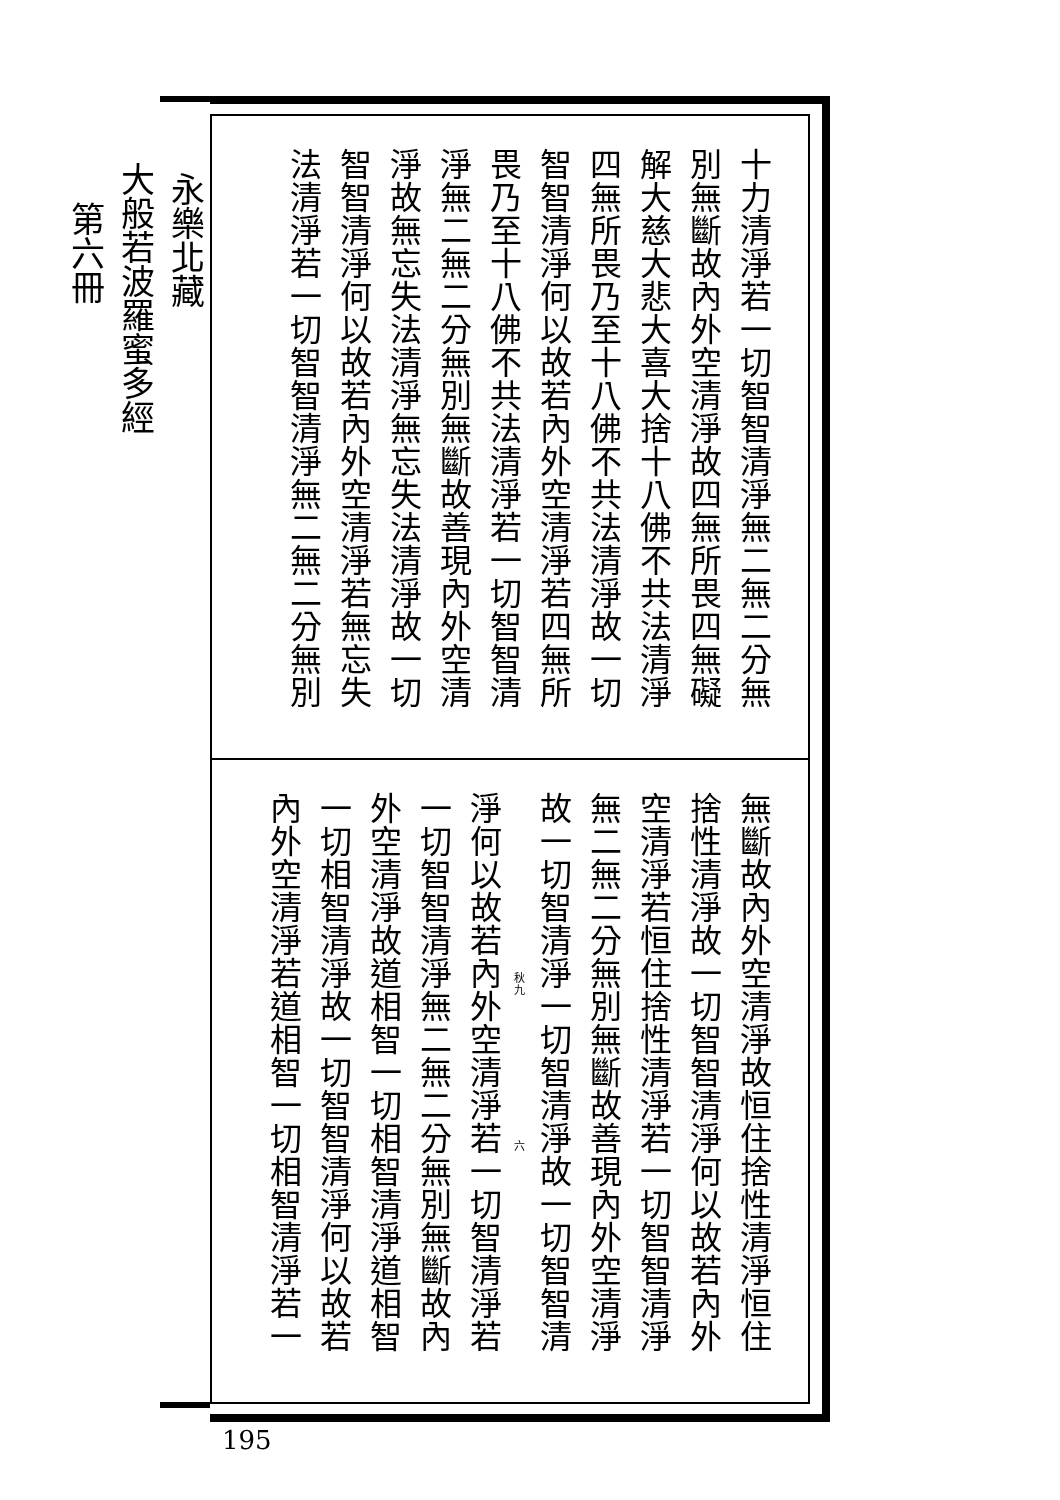永樂北藏
大般若波羅蜜多經
第六冊
十力清淨若一切智智清淨無二無二分無
別無斷故內外空清淨故四無所畏四無礙
解大慈大悲大喜大捨十八佛不共法清淨
四無所畏乃至十八佛不共法清淨故一切
智智清淨何以故若內外空清淨若四無所
畏乃至十八佛不共法清淨若一切智智清
淨無二無二分無別無斷故善現內外空清
淨故無忘失法清淨無忘失法清淨故一切
智智清淨何以故若內外空清淨若無忘失
法清淨若一切智智清淨無二無二分無別
無斷故內外空清淨故恒住捨性清淨恒住
捨性清淨故一切智智清淨何以故若內外
空清淨若恒住捨性清淨若一切智智清淨
無二無二分無別無斷故善現內外空清淨
故一切智清淨一切智清淨故一切智智清
秋九　　　　　　　　　　　　六
淨何以故若內外空清淨若一切智清淨若
一切智智清淨無二無二分無別無斷故內
外空清淨故道相智一切相智清淨道相智
一切相智清淨故一切智智清淨何以故若
內外空清淨若道相智一切相智清淨若一
195